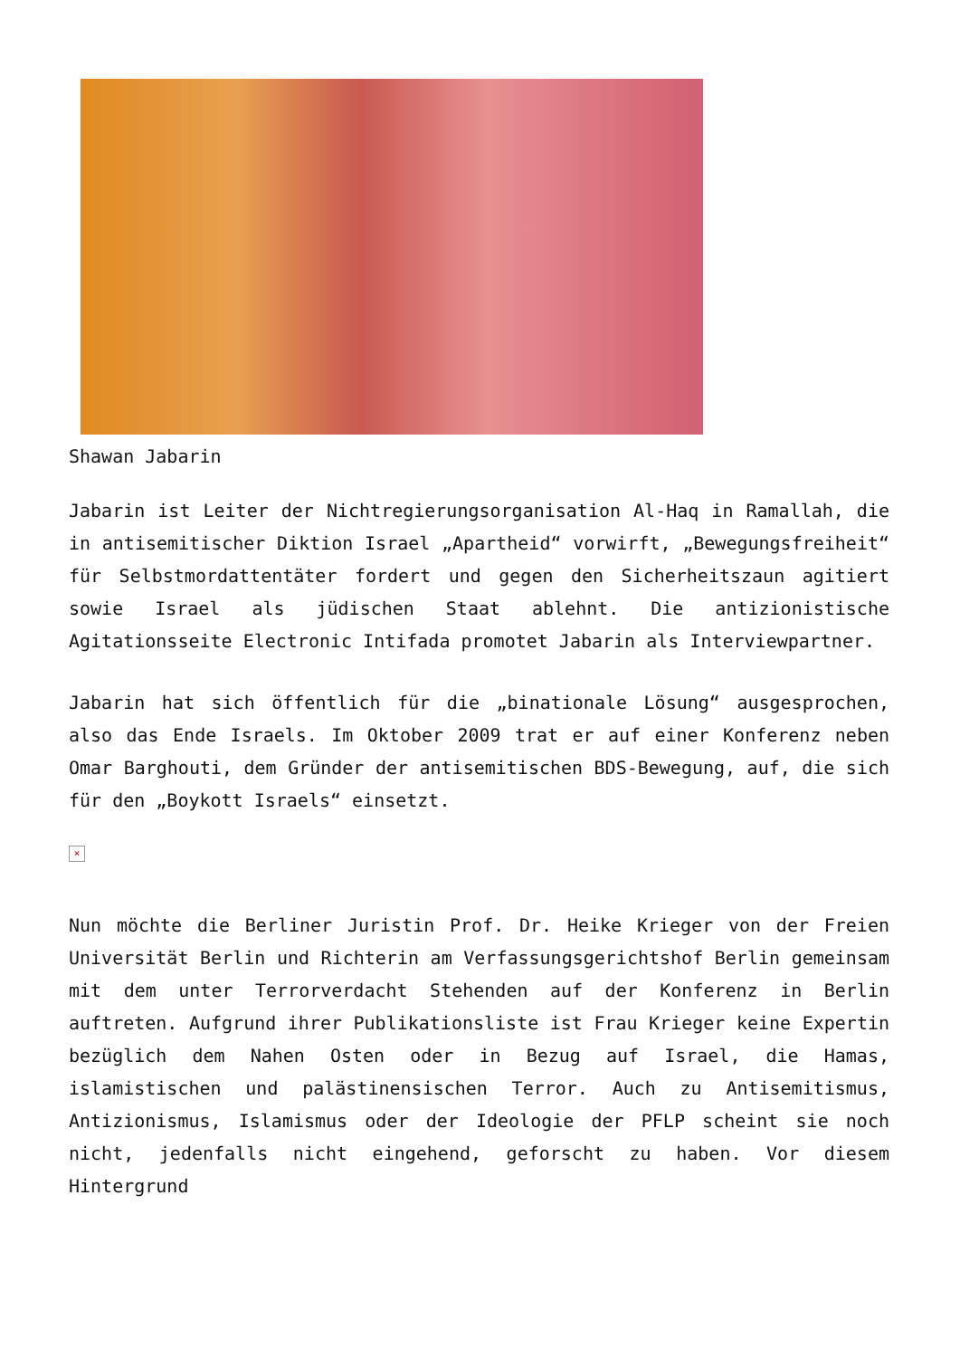Shawan Jabarin
Jabarin ist Leiter der Nichtregierungsorganisation Al-Haq in Ramallah, die in antisemitischer Diktion Israel „Apartheid“ vorwirft, „Bewegungsfreiheit“ für Selbstmordattentäter fordert und gegen den Sicherheitszaun agitiert sowie Israel als jüdischen Staat ablehnt. Die antizionistische Agitationsseite Electronic Intifada promotet Jabarin als Interviewpartner.
Jabarin hat sich öffentlich für die „binationale Lösung“ ausgesprochen, also das Ende Israels. Im Oktober 2009 trat er auf einer Konferenz neben Omar Barghouti, dem Gründer der antisemitischen BDS-Bewegung, auf, die sich für den „Boykott Israels“ einsetzt.
×
Nun möchte die Berliner Juristin Prof. Dr. Heike Krieger von der Freien Universität Berlin und Richterin am Verfassungsgerichtshof Berlin gemeinsam mit dem unter Terrorverdacht Stehenden auf der Konferenz in Berlin auftreten. Aufgrund ihrer Publikationsliste ist Frau Krieger keine Expertin bezüglich dem Nahen Osten oder in Bezug auf Israel, die Hamas, islamistischen und palästinensischen Terror. Auch zu Antisemitismus, Antizionismus, Islamismus oder der Ideologie der PFLP scheint sie noch nicht, jedenfalls nicht eingehend, geforscht zu haben. Vor diesem Hintergrund